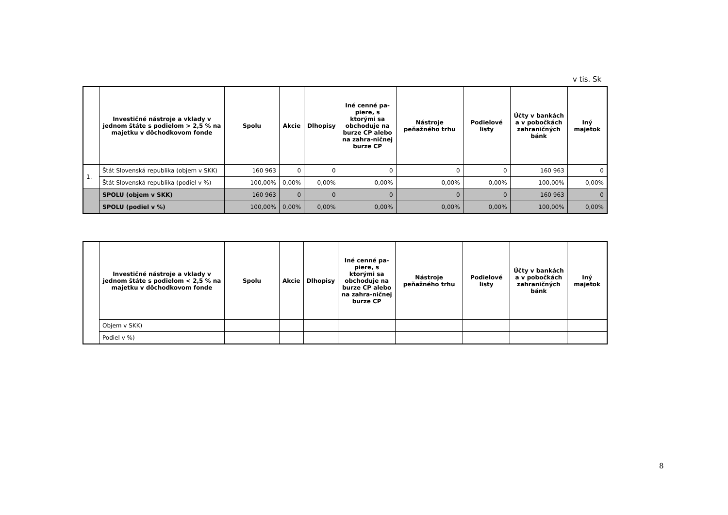v tis. Sk
| | Investičné nástroje a vklady v jednom štáte s podielom > 2,5 % na majetku v dôchodkovom fonde | Spolu | Akcie | Dlhopisy | Iné cenné pa-piere, s ktorými sa obchoduje na burze CP alebo na zahra-ničnej burze CP | Nástroje peňažného trhu | Podielové listy | Účty v bankách a v pobočkách zahraničných bánk | Iný majetok |
| --- | --- | --- | --- | --- | --- | --- | --- | --- | --- |
| 1. | Štát Slovenská republika (objem v SKK) | 160 963 | 0 | 0 | 0 | 0 | 0 | 160 963 | 0 |
| | Štát Slovenská republika (podiel v %) | 100,00% | 0,00% | 0,00% | 0,00% | 0,00% | 0,00% | 100,00% | 0,00% |
| | SPOLU (objem v SKK) | 160 963 | 0 | 0 | 0 | 0 | 0 | 160 963 | 0 |
| | SPOLU (podiel v %) | 100,00% | 0,00% | 0,00% | 0,00% | 0,00% | 0,00% | 100,00% | 0,00% |
| | Investičné nástroje a vklady v jednom štáte s podielom < 2,5 % na majetku v dôchodkovom fonde | Spolu | Akcie | Dlhopisy | Iné cenné pa-piere, s ktorými sa obchoduje na burze CP alebo na zahra-ničnej burze CP | Nástroje peňažného trhu | Podielové listy | Účty v bankách a v pobočkách zahraničných bánk | Iný majetok |
| --- | --- | --- | --- | --- | --- | --- | --- | --- | --- |
| | Objem v SKK) | | | | | | | | |
| | Podiel v %) | | | | | | | | |
8